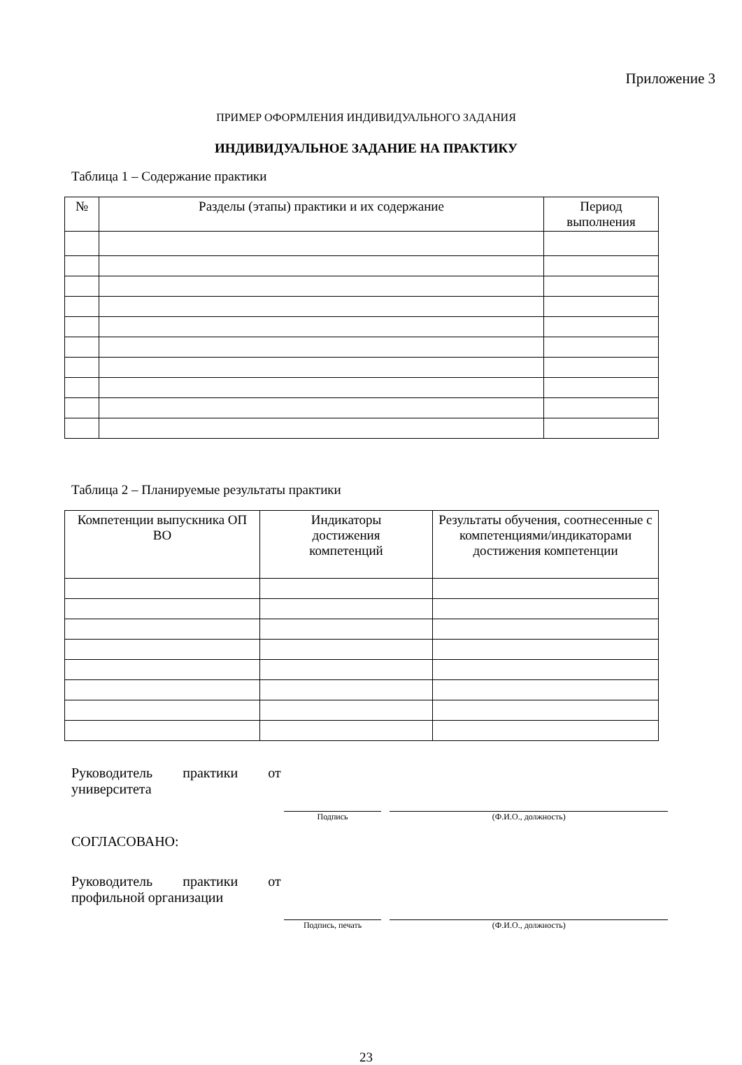Приложение 3
ПРИМЕР ОФОРМЛЕНИЯ ИНДИВИДУАЛЬНОГО ЗАДАНИЯ
ИНДИВИДУАЛЬНОЕ ЗАДАНИЕ НА ПРАКТИКУ
Таблица 1 – Содержание практики
| № | Разделы (этапы) практики и их содержание | Период выполнения |
| --- | --- | --- |
Таблица 2 – Планируемые результаты практики
| Компетенции выпускника ОП ВО | Индикаторы достижения компетенций | Результаты обучения, соотнесенные с компетенциями/индикаторами достижения компетенции |
| --- | --- | --- |
Руководитель практики от университета
Подпись (Ф.И.О., должность)
СОГЛАСОВАНО:
Руководитель практики от профильной организации
Подпись, печать
(Ф.И.О., должность)
23